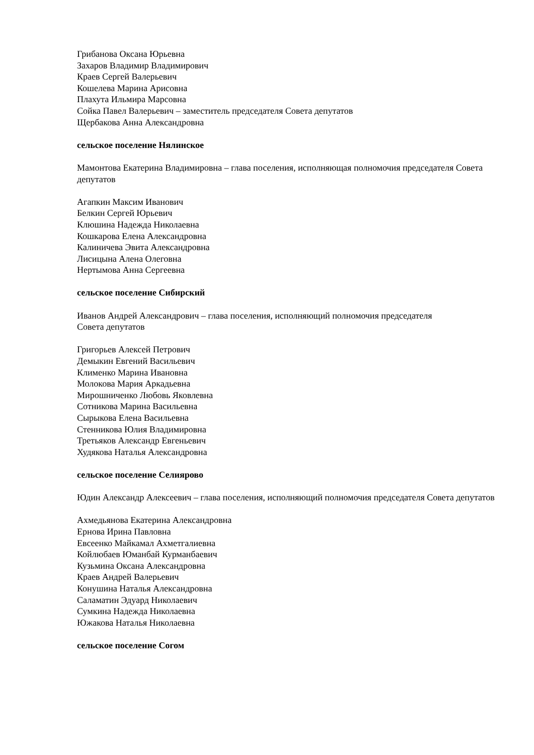Грибанова Оксана Юрьевна
Захаров Владимир Владимирович
Краев Сергей Валерьевич
Кошелева Марина Арисовна
Плахута Ильмира Марсовна
Сойка Павел Валерьевич – заместитель председателя Совета депутатов
Щербакова Анна Александровна
сельское поселение Нялинское
Мамонтова Екатерина Владимировна – глава поселения, исполняющая полномочия председателя Совета депутатов
Агапкин Максим Иванович
Белкин Сергей Юрьевич
Клюшина Надежда Николаевна
Кошкарова Елена Александровна
Калиничева Эвита Александровна
Лисицына Алена Олеговна
Нертымова Анна Сергеевна
сельское поселение Сибирский
Иванов Андрей Александрович – глава поселения, исполняющий полномочия председателя
Совета депутатов
Григорьев Алексей Петрович
Демыкин Евгений Васильевич
Клименко Марина Ивановна
Молокова Мария Аркадьевна
Мирошниченко Любовь Яковлевна
Сотникова Марина Васильевна
Сырыкова Елена Васильевна
Стенникова Юлия Владимировна
Третьяков Александр Евгеньевич
Худякова Наталья Александровна
сельское поселение Селиярово
Юдин Александр Алексеевич – глава поселения, исполняющий полномочия председателя Совета депутатов
Ахмедьянова Екатерина Александровна
Ернова Ирина Павловна
Евсеенко Майкамал Ахметгалиевна
Койлюбаев Юманбай Курманбаевич
Кузьмина Оксана Александровна
Краев Андрей Валерьевич
Конушина Наталья Александровна
Саламатин Эдуард Николаевич
Сумкина Надежда Николаевна
Южакова Наталья Николаевна
сельское поселение Согом